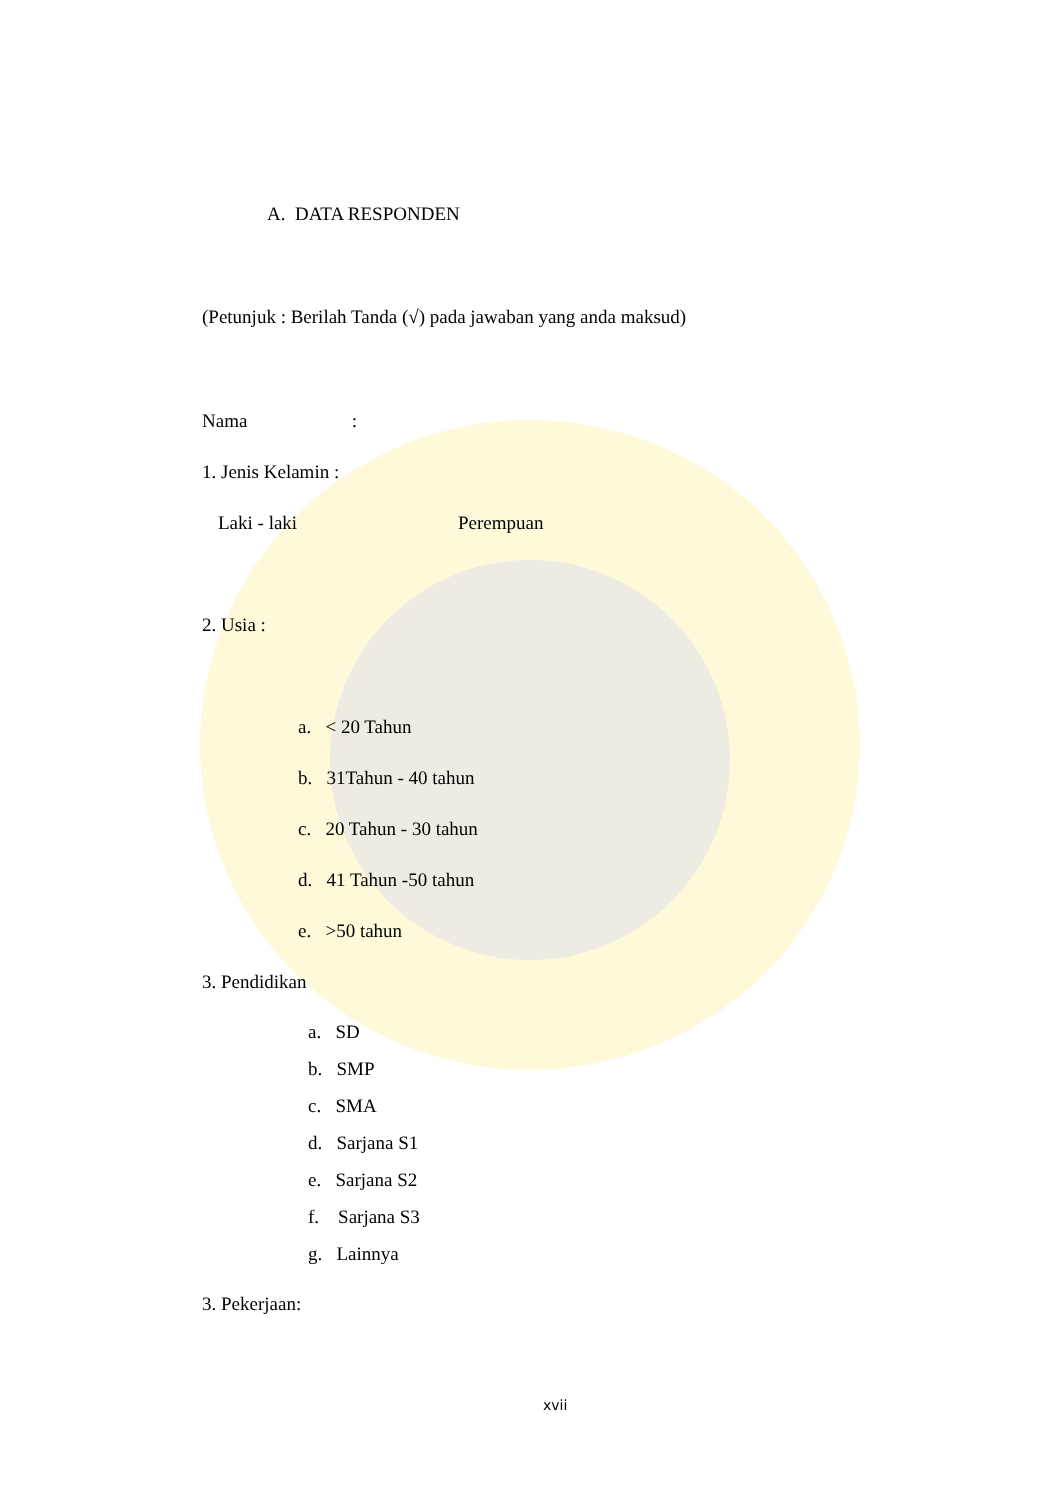A. DATA RESPONDEN
(Petunjuk : Berilah Tanda (√) pada jawaban yang anda maksud)
Nama :
1. Jenis Kelamin :
Laki - laki Perempuan
2. Usia :
a. < 20 Tahun
b. 31Tahun - 40 tahun
c. 20 Tahun - 30 tahun
d. 41 Tahun -50 tahun
e. >50 tahun
3. Pendidikan
a. SD
b. SMP
c. SMA
d. Sarjana S1
e. Sarjana S2
f. Sarjana S3
g. Lainnya
3. Pekerjaan:
xvii